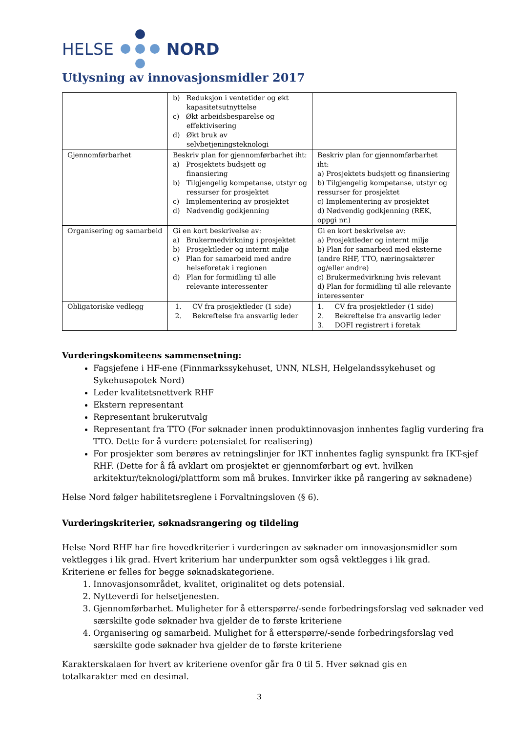HELSE NORD
Utlysning av innovasjonsmidler 2017
| | b) Reduksjon i ventetider og økt kapasitetsutnyttelse c) Økt arbeidsbesparelse og effektivisering d) Økt bruk av selvbetjeningsteknologi | |
| Gjennomførbarhet | Beskriv plan for gjennomførbarhet iht: a) Prosjektets budsjett og finansiering b) Tilgjengelig kompetanse, utstyr og ressurser for prosjektet c) Implementering av prosjektet d) Nødvendig godkjenning | Beskriv plan for gjennomførbarhet iht: a) Prosjektets budsjett og finansiering b) Tilgjengelig kompetanse, utstyr og ressurser for prosjektet c) Implementering av prosjektet d) Nødvendig godkjenning (REK, oppgi nr.) |
| Organisering og samarbeid | Gi en kort beskrivelse av: a) Brukermedvirkning i prosjektet b) Prosjektleder og internt miljø c) Plan for samarbeid med andre helseforetak i regionen d) Plan for formidling til alle relevante interessenter | Gi en kort beskrivelse av: a) Prosjektleder og internt miljø b) Plan for samarbeid med eksterne (andre RHF, TTO, næringsaktører og/eller andre) c) Brukermedvirkning hvis relevant d) Plan for formidling til alle relevante interessenter |
| Obligatoriske vedlegg | 1. CV fra prosjektleder (1 side) 2. Bekreftelse fra ansvarlig leder | 1. CV fra prosjektleder (1 side) 2. Bekreftelse fra ansvarlig leder 3. DOFI registrert i foretak |
Vurderingskomiteens sammensetning:
Fagsjefene i HF-ene (Finnmarkssykehuset, UNN, NLSH, Helgelandssykehuset og Sykehusapotek Nord)
Leder kvalitetsnettverk RHF
Ekstern representant
Representant brukerutvalg
Representant fra TTO (For søknader innen produktinnovasjon innhentes faglig vurdering fra TTO. Dette for å vurdere potensialet for realisering)
For prosjekter som berøres av retningslinjer for IKT innhentes faglig synspunkt fra IKT-sjef RHF. (Dette for å få avklart om prosjektet er gjennomførbart og evt. hvilken arkitektur/teknologi/plattform som må brukes. Innvirker ikke på rangering av søknadene)
Helse Nord følger habilitetsreglene i Forvaltningsloven (§ 6).
Vurderingskriterier, søknadsrangering og tildeling
Helse Nord RHF har fire hovedkriterier i vurderingen av søknader om innovasjonsmidler som vektlegges i lik grad. Hvert kriterium har underpunkter som også vektlegges i lik grad. Kriteriene er felles for begge søknadskategoriene.
1. Innovasjonsområdet, kvalitet, originalitet og dets potensial.
2. Nytteverdi for helsetjenesten.
3. Gjennomførbarhet. Muligheter for å etterspørre/-sende forbedringsforslag ved søknader ved særskilte gode søknader hva gjelder de to første kriteriene
4. Organisering og samarbeid. Mulighet for å etterspørre/-sende forbedringsforslag ved særskilte gode søknader hva gjelder de to første kriteriene
Karakterskalaen for hvert av kriteriene ovenfor går fra 0 til 5. Hver søknad gis en totalkarakter med en desimal.
3